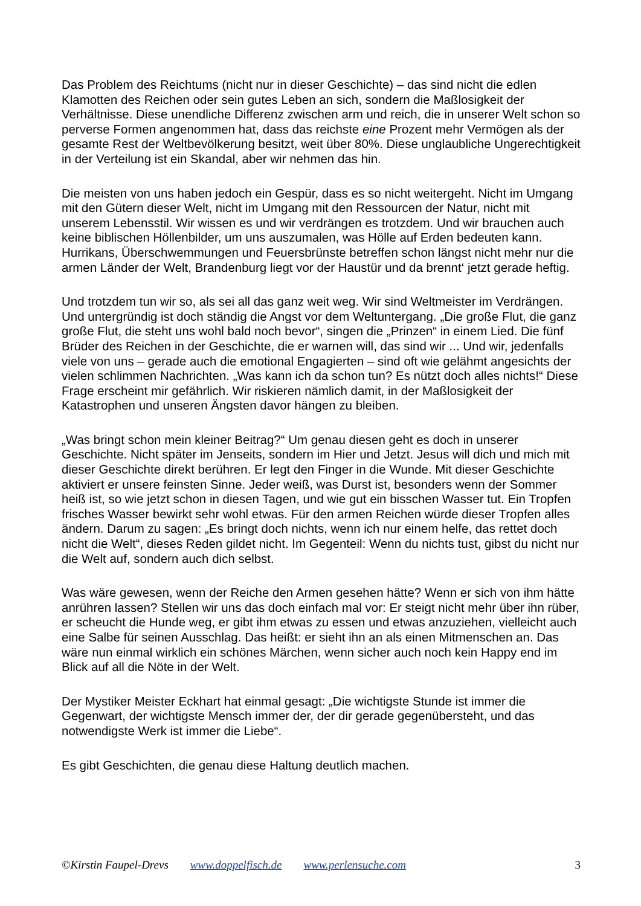Das Problem des Reichtums (nicht nur in dieser Geschichte) – das sind nicht die edlen Klamotten des Reichen oder sein gutes Leben an sich, sondern die Maßlosigkeit der Verhältnisse. Diese unendliche Differenz zwischen arm und reich, die in unserer Welt schon so perverse Formen angenommen hat, dass das reichste eine Prozent mehr Vermögen als der gesamte Rest der Weltbevölkerung besitzt, weit über 80%. Diese unglaubliche Ungerechtigkeit in der Verteilung ist ein Skandal, aber wir nehmen das hin.
Die meisten von uns haben jedoch ein Gespür, dass es so nicht weitergeht. Nicht im Umgang mit den Gütern dieser Welt, nicht im Umgang mit den Ressourcen der Natur, nicht mit unserem Lebensstil. Wir wissen es und wir verdrängen es trotzdem. Und wir brauchen auch keine biblischen Höllenbilder, um uns auszumalen, was Hölle auf Erden bedeuten kann. Hurrikans, Überschwemmungen und Feuersbrünste betreffen schon längst nicht mehr nur die armen Länder der Welt, Brandenburg liegt vor der Haustür und da brennt‘ jetzt gerade heftig.
Und trotzdem tun wir so, als sei all das ganz weit weg. Wir sind Weltmeister im Verdrängen. Und untergründig ist doch ständig die Angst vor dem Weltuntergang. „Die große Flut, die ganz große Flut, die steht uns wohl bald noch bevor“, singen die „Prinzen“ in einem Lied. Die fünf Brüder des Reichen in der Geschichte, die er warnen will, das sind wir ... Und wir, jedenfalls viele von uns – gerade auch die emotional Engagierten – sind oft wie gelähmt angesichts der vielen schlimmen Nachrichten. „Was kann ich da schon tun? Es nützt doch alles nichts!“ Diese Frage erscheint mir gefährlich. Wir riskieren nämlich damit, in der Maßlosigkeit der Katastrophen und unseren Ängsten davor hängen zu bleiben.
„Was bringt schon mein kleiner Beitrag?“ Um genau diesen geht es doch in unserer Geschichte. Nicht später im Jenseits, sondern im Hier und Jetzt. Jesus will dich und mich mit dieser Geschichte direkt berühren. Er legt den Finger in die Wunde. Mit dieser Geschichte aktiviert er unsere feinsten Sinne. Jeder weiß, was Durst ist, besonders wenn der Sommer heiß ist, so wie jetzt schon in diesen Tagen, und wie gut ein bisschen Wasser tut. Ein Tropfen frisches Wasser bewirkt sehr wohl etwas. Für den armen Reichen würde dieser Tropfen alles ändern. Darum zu sagen: „Es bringt doch nichts, wenn ich nur einem helfe, das rettet doch nicht die Welt“, dieses Reden gildet nicht. Im Gegenteil: Wenn du nichts tust, gibst du nicht nur die Welt auf, sondern auch dich selbst.
Was wäre gewesen, wenn der Reiche den Armen gesehen hätte? Wenn er sich von ihm hätte anrühren lassen? Stellen wir uns das doch einfach mal vor: Er steigt nicht mehr über ihn rüber, er scheucht die Hunde weg, er gibt ihm etwas zu essen und etwas anzuziehen, vielleicht auch eine Salbe für seinen Ausschlag. Das heißt: er sieht ihn an als einen Mitmenschen an. Das wäre nun einmal wirklich ein schönes Märchen, wenn sicher auch noch kein Happy end im Blick auf all die Nöte in der Welt.
Der Mystiker Meister Eckhart hat einmal gesagt: „Die wichtigste Stunde ist immer die Gegenwart, der wichtigste Mensch immer der, der dir gerade gegenübersteht, und das notwendigste Werk ist immer die Liebe“.
Es gibt Geschichten, die genau diese Haltung deutlich machen.
©Kirstin Faupel-Drevs www.doppelfisch.de www.perlensuche.com 3